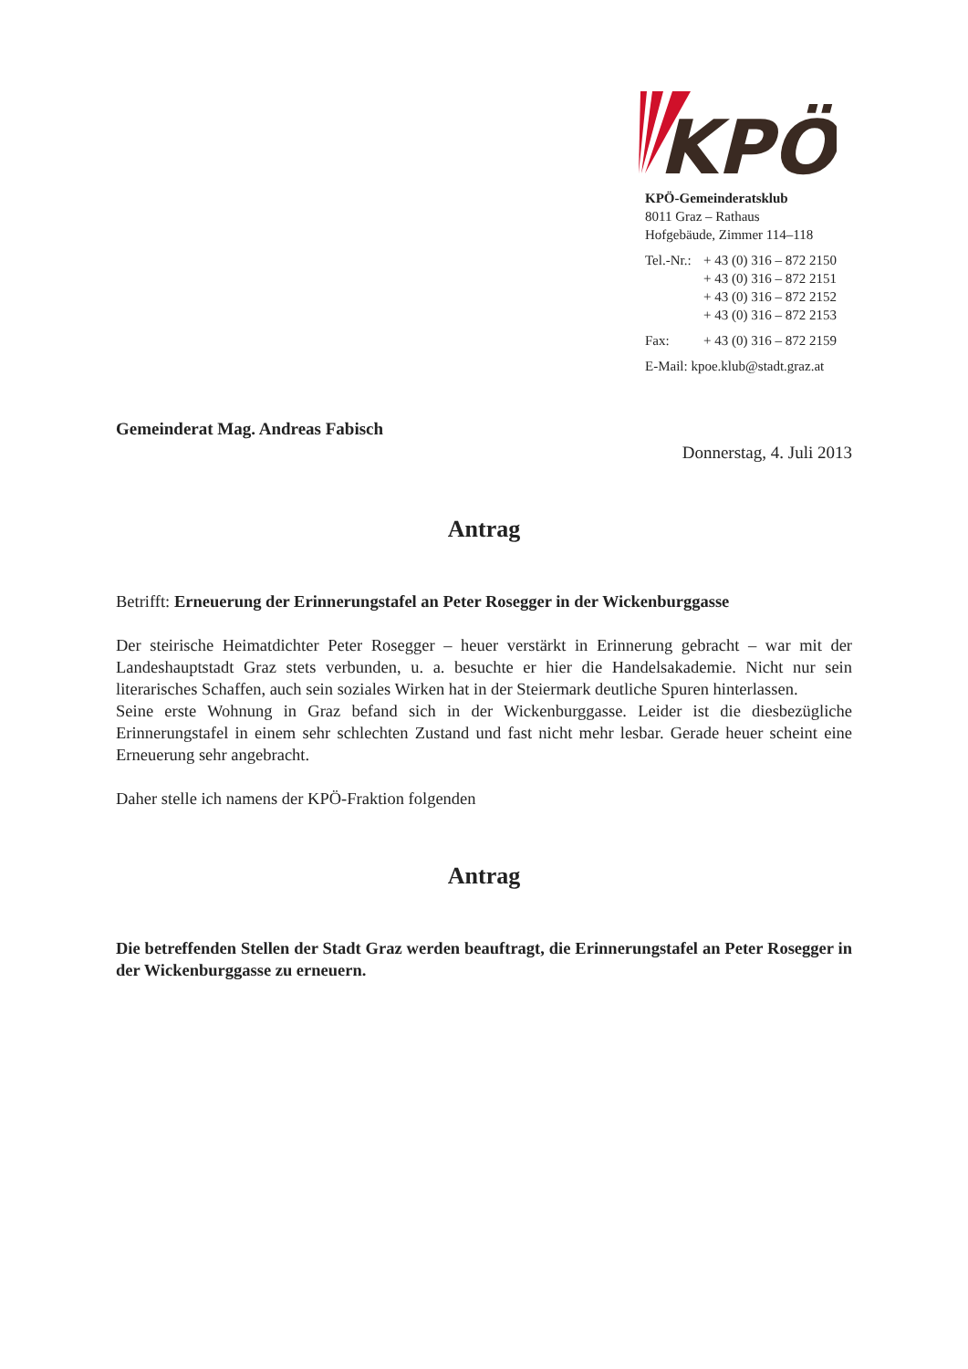KPÖ
KPÖ-Gemeinderatsklub
8011 Graz – Rathaus
Hofgebäude, Zimmer 114–118
Tel.-Nr.: + 43 (0) 316 – 872 2150
+ 43 (0) 316 – 872 2151
+ 43 (0) 316 – 872 2152
+ 43 (0) 316 – 872 2153
Fax: + 43 (0) 316 – 872 2159
E-Mail: kpoe.klub@stadt.graz.at
Gemeinderat Mag. Andreas Fabisch
Donnerstag, 4. Juli 2013
Antrag
Betrifft: Erneuerung der Erinnerungstafel an Peter Rosegger in der Wickenburggasse
Der steirische Heimatdichter Peter Rosegger – heuer verstärkt in Erinnerung gebracht – war mit der Landeshauptstadt Graz stets verbunden, u. a. besuchte er hier die Handelsakademie. Nicht nur sein literarisches Schaffen, auch sein soziales Wirken hat in der Steiermark deutliche Spuren hinterlassen.
Seine erste Wohnung in Graz befand sich in der Wickenburggasse. Leider ist die diesbezügliche Erinnerungstafel in einem sehr schlechten Zustand und fast nicht mehr lesbar. Gerade heuer scheint eine Erneuerung sehr angebracht.
Daher stelle ich namens der KPÖ-Fraktion folgenden
Antrag
Die betreffenden Stellen der Stadt Graz werden beauftragt, die Erinnerungstafel an Peter Rosegger in der Wickenburggasse zu erneuern.